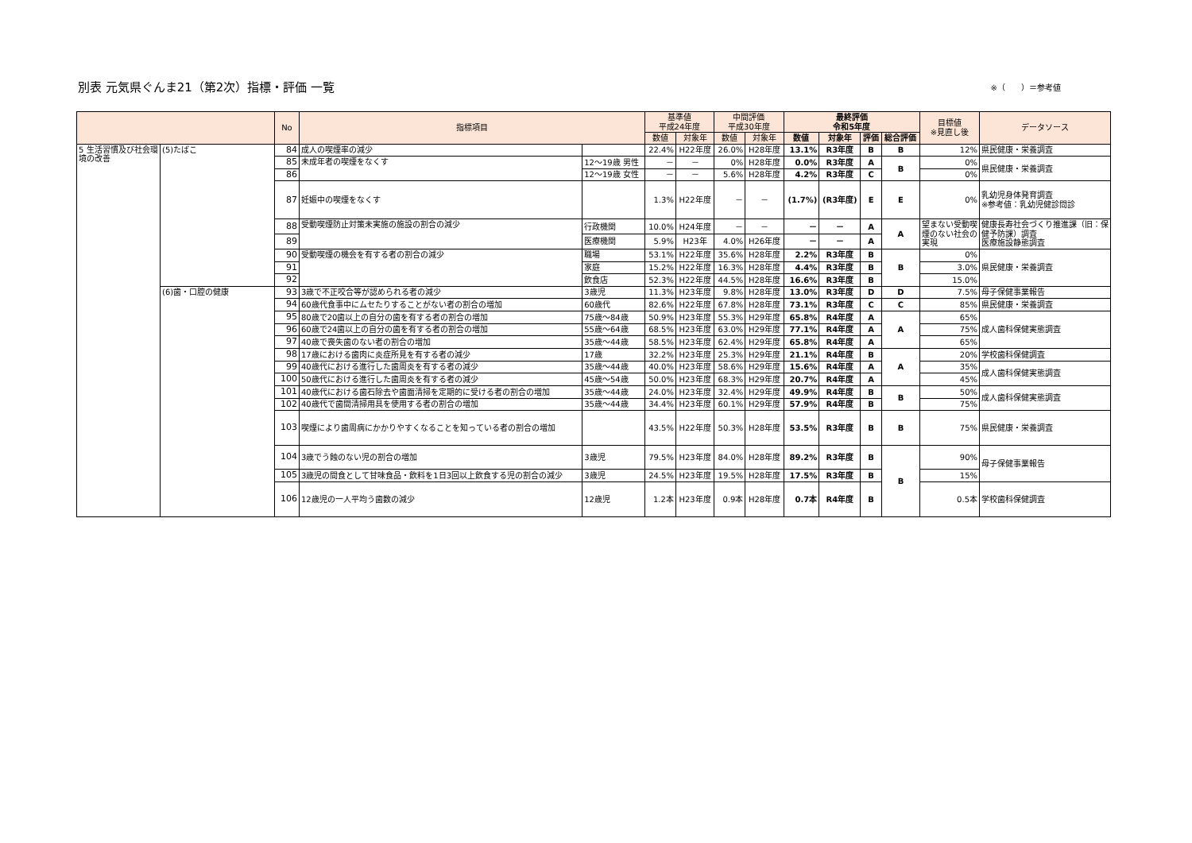別表 元気県ぐんま21（第2次）指標・評価 一覧
※（　　）＝参考値
| | | No | 指標項目 | | 基準値 平成24年度 | | 中間評価 平成30年度 | | 最終評価 令和5年度 | | | | 目標値 ※見直し後 | データソース |
| --- | --- | --- | --- | --- | --- | --- | --- | --- | --- | --- | --- | --- | --- | --- |
| | | | | | 数値 | 対象年 | 数値 | 対象年 | 数値 | 対象年 | 評価 | 総合評価 | | |
| 5 生活習慣及び社会環境の改善 | (5)たばこ | 84 | 成人の喫煙率の減少 | | 22.4% | H22年度 | 26.0% | H28年度 | 13.1% | R3年度 | B | B | 12% | 県民健康・栄養調査 |
| | | 85 | 未成年者の喫煙をなくす | 12～19歳 男性 | － | － | 0% | H28年度 | 0.0% | R3年度 | A | B | 0% | 県民健康・栄養調査 |
| | | 86 | | 12～19歳 女性 | － | － | 5.6% | H28年度 | 4.2% | R3年度 | C | | 0% | |
| | | 87 | 妊娠中の喫煙をなくす | | 1.3% | H22年度 | － | － | (1.7%) | (R3年度) | E | E | 0% | 乳幼児身体発育調査 ※参考値：乳幼児健診問診 |
| | | 88 | 受動喫煙防止対策未実施の施設の割合の減少 | 行政機関 | 10.0% | H24年度 | － | － | － | － | A | A | 望まない受動喫煙のない社会の実現 | 健康長寿社会づくり推進課（旧：保健予防課）調査 医療施設静態調査 |
| | | 89 | | 医療機関 | 5.9% | H23年 | 4.0% | H26年度 | － | － | A | | | |
| | | 90 | 受動喫煙の機会を有する者の割合の減少 | 職場 | 53.1% | H22年度 | 35.6% | H28年度 | 2.2% | R3年度 | B | B | 0% | 県民健康・栄養調査 |
| | | 91 | | 家庭 | 15.2% | H22年度 | 16.3% | H28年度 | 4.4% | R3年度 | B | | 3.0% | |
| | | 92 | | 飲食店 | 52.3% | H22年度 | 44.5% | H28年度 | 16.6% | R3年度 | B | | 15.0% | |
| | (6)歯・口腔の健康 | 93 | 3歳で不正咬合等が認められる者の減少 | 3歳児 | 11.3% | H23年度 | 9.8% | H28年度 | 13.0% | R3年度 | D | D | 7.5% | 母子保健事業報告 |
| | | 94 | 60歳代食事中にムセたりすることがない者の割合の増加 | 60歳代 | 82.6% | H22年度 | 67.8% | H28年度 | 73.1% | R3年度 | C | C | 85% | 県民健康・栄養調査 |
| | | 95 | 80歳で20歯以上の自分の歯を有する者の割合の増加 | 75歳～84歳 | 50.9% | H23年度 | 55.3% | H29年度 | 65.8% | R4年度 | A | A | 65% | 成人歯科保健実態調査 |
| | | 96 | 60歳で24歯以上の自分の歯を有する者の割合の増加 | 55歳～64歳 | 68.5% | H23年度 | 63.0% | H29年度 | 77.1% | R4年度 | A | | 75% | |
| | | 97 | 40歳で喪失歯のない者の割合の増加 | 35歳～44歳 | 58.5% | H23年度 | 62.4% | H29年度 | 65.8% | R4年度 | A | | 65% | |
| | | 98 | 17歳における歯肉に炎症所見を有する者の減少 | 17歳 | 32.2% | H23年度 | 25.3% | H29年度 | 21.1% | R4年度 | B | A | 20% | 学校歯科保健調査 |
| | | 99 | 40歳代における進行した歯周炎を有する者の減少 | 35歳～44歳 | 40.0% | H23年度 | 58.6% | H29年度 | 15.6% | R4年度 | A | | 35% | 成人歯科保健実態調査 |
| | | 100 | 50歳代における進行した歯周炎を有する者の減少 | 45歳～54歳 | 50.0% | H23年度 | 68.3% | H29年度 | 20.7% | R4年度 | A | | 45% | |
| | | 101 | 40歳代における歯石除去や歯面清掃を定期的に受ける者の割合の増加 | 35歳～44歳 | 24.0% | H23年度 | 32.4% | H29年度 | 49.9% | R4年度 | B | B | 50% | 成人歯科保健実態調査 |
| | | 102 | 40歳代で歯間清掃用具を使用する者の割合の増加 | 35歳～44歳 | 34.4% | H23年度 | 60.1% | H29年度 | 57.9% | R4年度 | B | | 75% | |
| | | 103 | 喫煙により歯周病にかかりやすくなることを知っている者の割合の増加 | | 43.5% | H22年度 | 50.3% | H28年度 | 53.5% | R3年度 | B | B | 75% | 県民健康・栄養調査 |
| | | 104 | 3歳でう蝕のない児の割合の増加 | 3歳児 | 79.5% | H23年度 | 84.0% | H28年度 | 89.2% | R3年度 | B | B | 90% | 母子保健事業報告 |
| | | 105 | 3歳児の間食として甘味食品・飲料を1日3回以上飲食する児の割合の減少 | 3歳児 | 24.5% | H23年度 | 19.5% | H28年度 | 17.5% | R3年度 | B | | 15% | |
| | | 106 | 12歳児の一人平均う歯数の減少 | 12歳児 | 1.2本 | H23年度 | 0.9本 | H28年度 | 0.7本 | R4年度 | B | | 0.5本 | 学校歯科保健調査 |